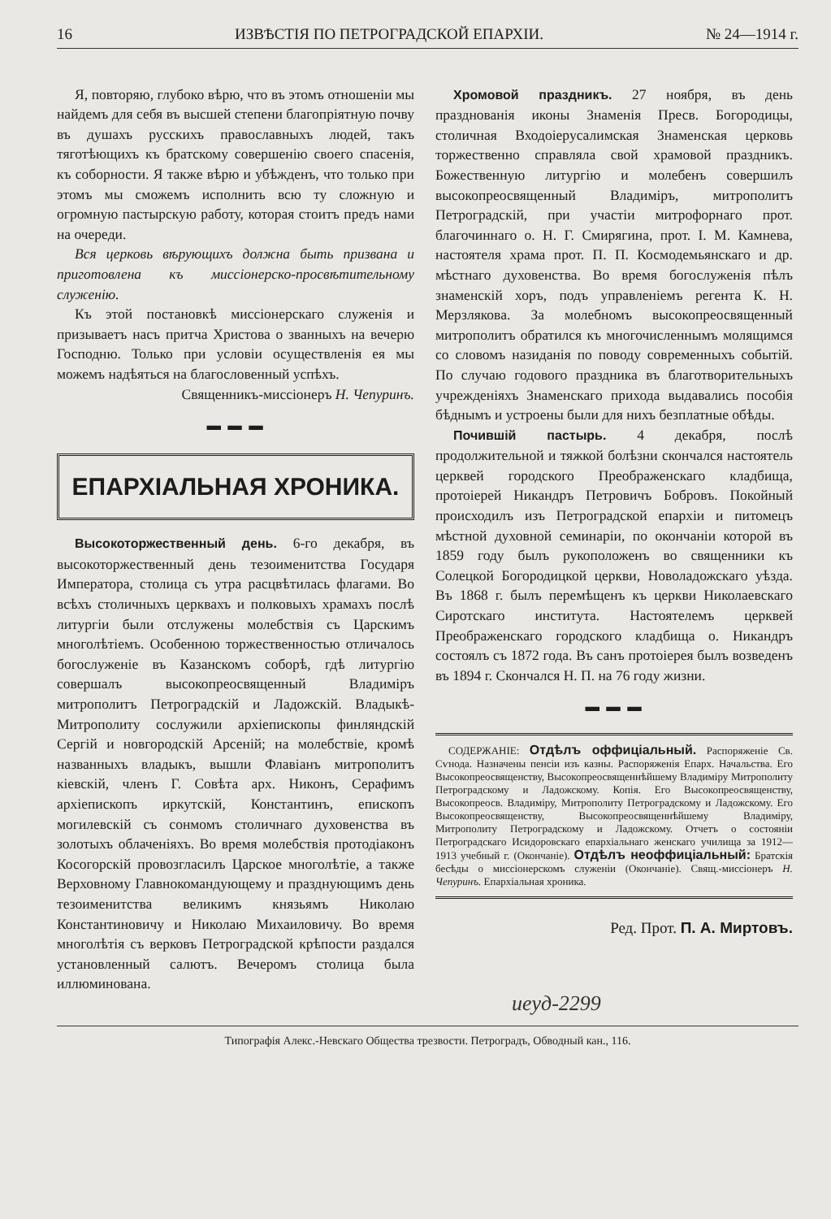16 ИЗВѢСТІЯ ПО ПЕТРОГРАДСКОЙ ЕПАРХІИ. № 24—1914 г.
Я, повторяю, глубоко вѣрю, что въ этомъ отношеніи мы найдемъ для себя въ высшей степени благопріятную почву въ душахъ русскихъ православныхъ людей, такъ тяготѣющихъ къ братскому совершенію своего спасенія, къ соборности. Я также вѣрю и убѣжденъ, что только при этомъ мы сможемъ исполнить всю ту сложную и огромную пастырскую работу, которая стоитъ предъ нами на очереди.
Вся церковь вѣрующихъ должна быть призвана и приготовлена къ миссіонерско-просвѣтительному служенію.
Къ этой постановкѣ миссіонерскаго служенія и призываетъ насъ притча Христова о званныхъ на вечерю Господню. Только при условіи осуществленія ея мы можемъ надѣяться на благословенный успѣхъ.
Священникъ-миссіонеръ Н. Чепуринъ.
▬ ▬ ▬
ЕПАРХІАЛЬНАЯ ХРОНИКА.
Высокоторжественный день. 6-го декабря, въ высокоторжественный день тезоименитства Государя Императора, столица съ утра расцвѣтилась флагами. Во всѣхъ столичныхъ церквахъ и полковыхъ храмахъ послѣ литургіи были отслужены молебствія съ Царскимъ многолѣтіемъ. Особенною торжественностью отличалось богослуженіе въ Казанскомъ соборѣ, гдѣ литургію совершалъ высокопреосвященный Владиміръ митрополитъ Петроградскій и Ладожскій. Владыкѣ-Митрополиту сослужили архіепископы финляндскій Сергій и новгородскій Арсеній; на молебствіе, кромѣ названныхъ владыкъ, вышли Флавіанъ митрополитъ кіевскій, членъ Г. Совѣта арх. Никонъ, Серафимъ архіепископъ иркутскій, Константинъ, епископъ могилевскій съ сонмомъ столичнаго духовенства въ золотыхъ облаченіяхъ. Во время молебствія протодіаконъ Косогорскій провозгласилъ Царское многолѣтіе, а также Верховному Главнокомандующему и празднующимъ день тезоименитства великимъ князьямъ Николаю Константиновичу и Николаю Михаиловичу. Во время многолѣтія съ верковъ Петроградской крѣпости раздался установленный салютъ. Вечеромъ столица была иллюминована.
Хромовой праздникъ. 27 ноября, въ день празднованія иконы Знаменія Пресв. Богородицы, столичная Входоіерусалимская Знаменская церковь торжественно справляла свой храмовой праздникъ. Божественную литургію и молебенъ совершилъ высокопреосвященный Владиміръ, митрополитъ Петроградскій, при участіи митрофорнаго прот. благочиннаго о. Н. Г. Смирягина, прот. І. М. Камнева, настоятеля храма прот. П. П. Космодемьянскаго и др. мѣстнаго духовенства. Во время богослуженія пѣлъ знаменскій хоръ, подъ управленіемъ регента К. Н. Мерзлякова. За молебномъ высокопреосвященный митрополитъ обратился къ многочисленнымъ молящимся со словомъ назиданія по поводу современныхъ событій. По случаю годового праздника въ благотворительныхъ учрежденіяхъ Знаменскаго прихода выдавались пособія бѣднымъ и устроены были для нихъ безплатные обѣды.
Почившій пастырь. 4 декабря, послѣ продолжительной и тяжкой болѣзни скончался настоятель церквей городского Преображенскаго кладбища, протоіерей Никандръ Петровичъ Бобровъ. Покойный происходилъ изъ Петроградской епархіи и питомецъ мѣстной духовной семинаріи, по окончаніи которой въ 1859 году былъ рукоположенъ во священники къ Солецкой Богородицкой церкви, Новоладожскаго уѣзда. Въ 1868 г. былъ перемѣщенъ къ церкви Николаевскаго Сиротскаго института. Настоятелемъ церквей Преображенскаго городского кладбища о. Никандръ состоялъ съ 1872 года. Въ санъ протоіерея былъ возведенъ въ 1894 г. Скончался Н. П. на 76 году жизни.
▬ ▬ ▬
СОДЕРЖАНІЕ: Отдѣлъ оффиціальный. Распоряженіе Св. Сѵнода. Назначены пенсіи изъ казны. Распоряженія Епарх. Начальства. Его Высокопреосвященству, Высокопреосвященнѣйшему Владиміру Митрополиту Петроградскому и Ладожскому. Копія. Его Высокопреосвященству, Высокопреосв. Владиміру, Митрополиту Петроградскому и Ладожскому. Его Высокопреосвященству, Высокопреосвященнѣйшему Владиміру, Митрополиту Петроградскому и Ладожскому. Отчетъ о состояніи Петроградскаго Исидоровскаго епархіальнаго женскаго училища за 1912—1913 учебный г. (Окончаніе). Отдѣлъ неоффиціальный: Братскія бесѣды о миссіонерскомъ служеніи (Окончаніе). Свящ.-миссіонеръ Н. Чепуринъ. Епархіальная хроника.
Ред. Прот. П. А. Миртовъ.
иеуд-2299
Типографія Алекс.-Невскаго Общества трезвости. Петроградъ, Обводный кан., 116.